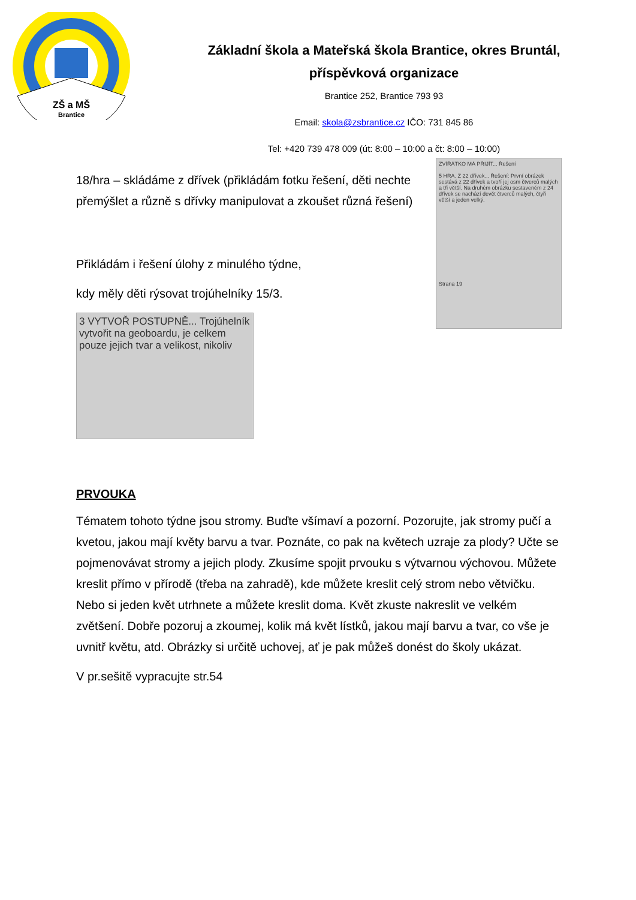ZŠ a MŠ
Brantice
Základní škola a Mateřská škola Brantice, okres Bruntál,
příspěvková organizace
Brantice 252, Brantice 793 93
Email: skola@zsbrantice.cz IČO: 731 845 86
Tel: +420 739 478 009 (út: 8:00 – 10:00 a čt: 8:00 – 10:00)
18/hra – skládáme z dřívek (přikládám fotku řešení, děti nechte přemýšlet a různě s dřívky manipulovat a zkoušet různá řešení)
Přikládám i řešení úlohy z minulého týdne,
kdy měly děti rýsovat trojúhelníky 15/3.
3 VYTVOŘ POSTUPNĚ... Trojúhelník vytvořit na geoboardu, je celkem pouze jejich tvar a velikost, nikoliv
ZVÍŘÁTKO MÁ PŘIJÍT... Řešení
5 HRA. Z 22 dřívek... Řešení: První obrázek sestává z 22 dřívek a tvoří jej osm čtverců malých a tři větší. Na druhém obrázku sestaveném z 24 dřívek se nachází devět čtverců malých, čtyři větší a jeden velký.
Strana 19
PRVOUKA
Tématem tohoto týdne jsou stromy. Buďte všímaví a pozorní. Pozorujte, jak stromy pučí a kvetou, jakou mají květy barvu a tvar. Poznáte, co pak na květech uzraje za plody? Učte se pojmenovávat stromy a jejich plody. Zkusíme spojit prvouku s výtvarnou výchovou. Můžete kreslit přímo v přírodě (třeba na zahradě), kde můžete kreslit celý strom nebo větvičku. Nebo si jeden květ utrhnete a můžete kreslit doma. Květ zkuste nakreslit ve velkém zvětšení. Dobře pozoruj a zkoumej, kolik má květ lístků, jakou mají barvu a tvar, co vše je uvnitř květu, atd. Obrázky si určitě uchovej, ať je pak můžeš donést do školy ukázat.
V pr.sešitě vypracujte str.54